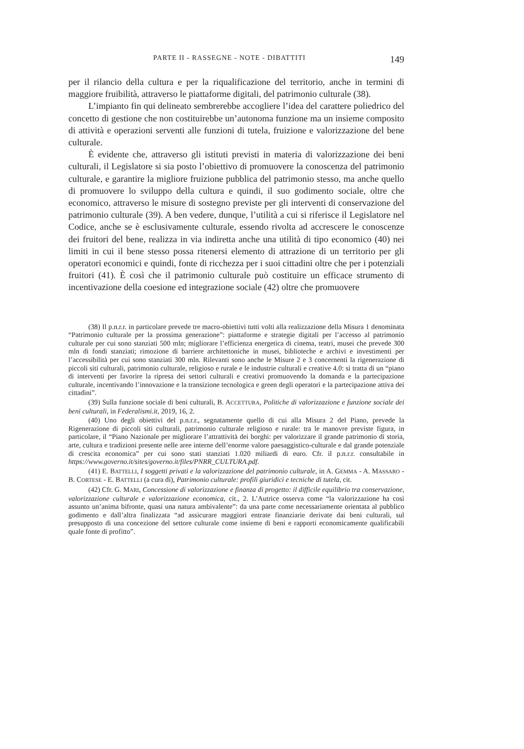PARTE II - RASSEGNE - NOTE - DIBATTITI 149
per il rilancio della cultura e per la riqualificazione del territorio, anche in termini di maggiore fruibilità, attraverso le piattaforme digitali, del patrimonio culturale (38).
L’impianto fin qui delineato sembrerebbe accogliere l’idea del carattere poliedrico del concetto di gestione che non costituirebbe un’autonoma funzione ma un insieme composito di attività e operazioni serventi alle funzioni di tutela, fruizione e valorizzazione del bene culturale.
È evidente che, attraverso gli istituti previsti in materia di valorizzazione dei beni culturali, il Legislatore si sia posto l’obiettivo di promuovere la conoscenza del patrimonio culturale, e garantire la migliore fruizione pubblica del patrimonio stesso, ma anche quello di promuovere lo sviluppo della cultura e quindi, il suo godimento sociale, oltre che economico, attraverso le misure di sostegno previste per gli interventi di conservazione del patrimonio culturale (39). A ben vedere, dunque, l’utilità a cui si riferisce il Legislatore nel Codice, anche se è esclusivamente culturale, essendo rivolta ad accrescere le conoscenze dei fruitori del bene, realizza in via indiretta anche una utilità di tipo economico (40) nei limiti in cui il bene stesso possa ritenersi elemento di attrazione di un territorio per gli operatori economici e quindi, fonte di ricchezza per i suoi cittadini oltre che per i potenziali fruitori (41). È così che il patrimonio culturale può costituire un efficace strumento di incentivazione della coesione ed integrazione sociale (42) oltre che promuovere
(38) Il p.n.r.r. in particolare prevede tre macro-obiettivi tutti volti alla realizzazione della Misura 1 denominata “Patrimonio culturale per la prossima generazione”: piattaforme e strategie digitali per l’accesso al patrimonio culturale per cui sono stanziati 500 mln; migliorare l’efficienza energetica di cinema, teatri, musei che prevede 300 mln di fondi stanziati; rimozione di barriere architettoniche in musei, biblioteche e archivi e investimenti per l’accessibilità per cui sono stanziati 300 mln. Rilevanti sono anche le Misure 2 e 3 concernenti la rigenerazione di piccoli siti culturali, patrimonio culturale, religioso e rurale e le industrie culturali e creative 4.0: si tratta di un “piano di interventi per favorire la ripresa dei settori culturali e creativi promuovendo la domanda e la partecipazione culturale, incentivando l’innovazione e la transizione tecnologica e green degli operatori e la partecipazione attiva dei cittadini”.
(39) Sulla funzione sociale di beni culturali, B. ACCETTURA, Politiche di valorizzazione e funzione sociale dei beni culturali, in Federalismi.it, 2019, 16, 2.
(40) Uno degli obiettivi del p.n.r.r., segnatamente quello di cui alla Misura 2 del Piano, prevede la Rigenerazione di piccoli siti culturali, patrimonio culturale religioso e rurale: tra le manovre previste figura, in particolare, il “Piano Nazionale per migliorare l’attrattività dei borghi: per valorizzare il grande patrimonio di storia, arte, cultura e tradizioni presente nelle aree interne dell’enorme valore paesaggistico-culturale e dal grande potenziale di crescita economica” per cui sono stati stanziati 1.020 miliardi di euro. Cfr. il p.n.r.r. consultabile in https://www.governo.it/sites/governo.it/files/PNRR_CULTURA.pdf.
(41) E. BATTELLI, I soggetti privati e la valorizzazione del patrimonio culturale, in A. GEMMA - A. MASSARO - B. CORTESE - E. BATTELLI (a cura di), Patrimonio culturale: profili giuridici e tecniche di tutela, cit.
(42) Cfr. G. MARI, Concessione di valorizzazione e finanza di progetto: il difficile equilibrio tra conservazione, valorizzazione culturale e valorizzazione economica, cit., 2. L’Autrice osserva come “la valorizzazione ha così assunto un’anima bifronte, quasi una natura ambivalente”: da una parte come necessariamente orientata al pubblico godimento e dall’altra finalizzata “ad assicurare maggiori entrate finanziarie derivate dai beni culturali, sul presupposto di una concezione del settore culturale come insieme di beni e rapporti economicamente qualificabili quale fonte di profitto”.